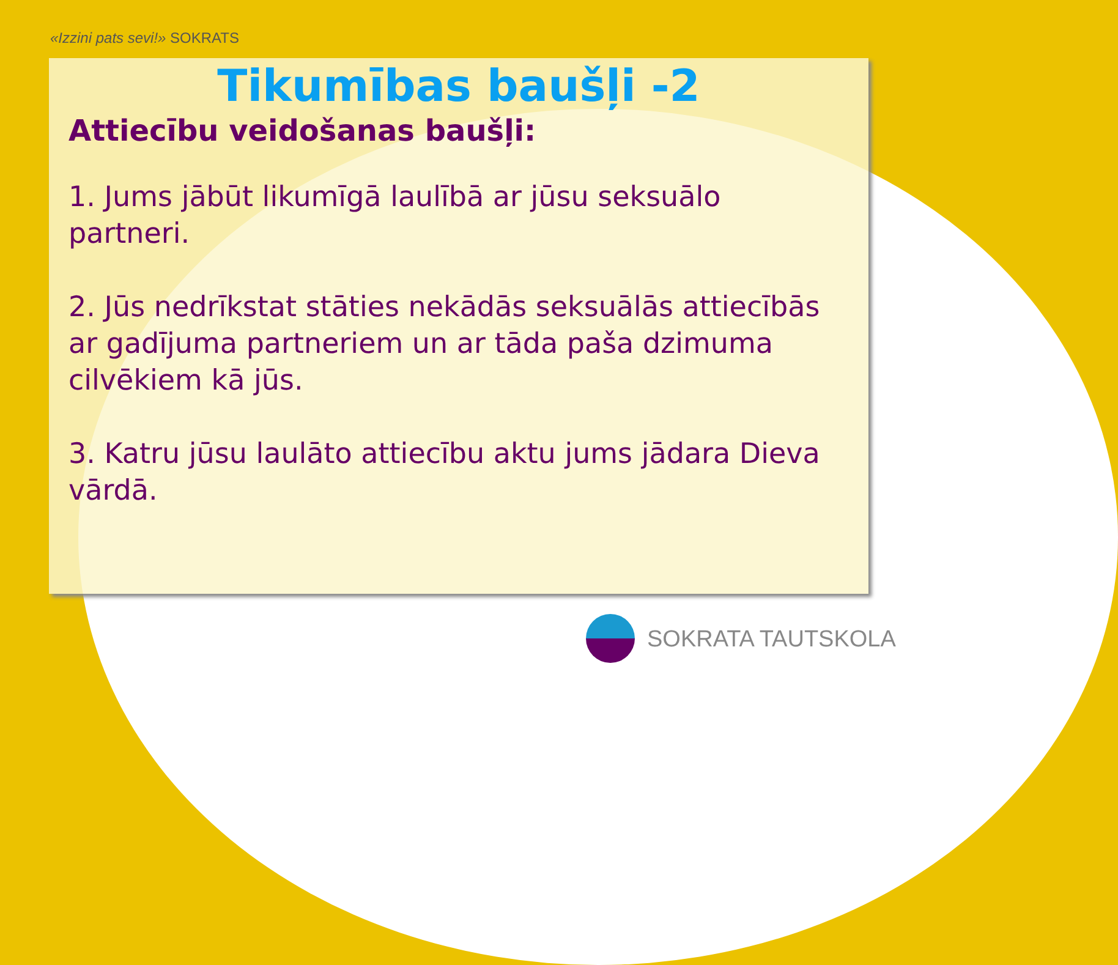«Izzini pats sevi!» SOKRATS
Tikumības baušļi -2
Attiecību veidošanas baušļi:
1. Jums jābūt likumīgā laulībā ar jūsu seksuālo partneri.
2. Jūs nedrīkstat stāties nekādās seksuālās attiecībās ar gadījuma partneriem un ar tāda paša dzimuma cilvēkiem kā jūs.
3. Katru jūsu laulāto attiecību aktu jums jādara Dieva vārdā.
SOKRATA TAUTSKOLA